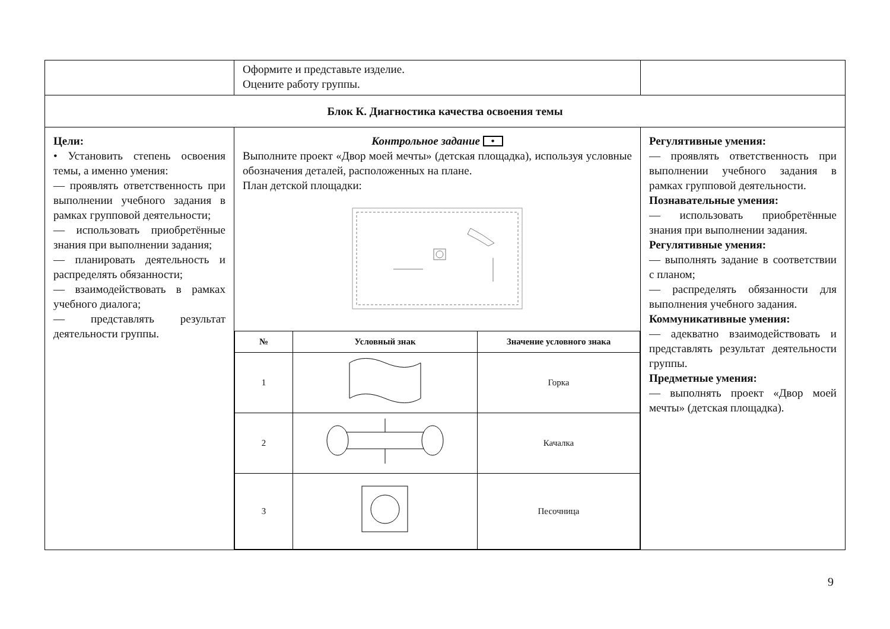| | Оформите и представьте изделие. Оцените работу группы. | |
| Блок К. Диагностика качества освоения темы | | |
| Цели: • Установить степень освоения темы, а именно умения: — проявлять ответственность при выполнении учебного задания в рамках групповой деятельности; — использовать приобретённые знания при выполнении задания; — планировать деятельность и распределять обязанности; — взаимодействовать в рамках учебного диалога; — представлять результат деятельности группы. | Контрольное задание • Выполните проект «Двор моей мечты» (детская площадка), используя условные обозначения деталей, расположенных на плане. План детской площадки: / № / Условный знак / Значение условного знака / / --- / --- / --- / / 1 / / Горка / / 2 / / Качалка / / 3 / / Песочница / | Регулятивные умения: — проявлять ответственность при выполнении учебного задания в рамках групповой деятельности. Познавательные умения: — использовать приобретённые знания при выполнении задания. Регулятивные умения: — выполнять задание в соответствии с планом; — распределять обязанности для выполнения учебного задания. Коммуникативные умения: — адекватно взаимодействовать и представлять результат деятельности группы. Предметные умения: — выполнять проект «Двор моей мечты» (детская площадка). |
9